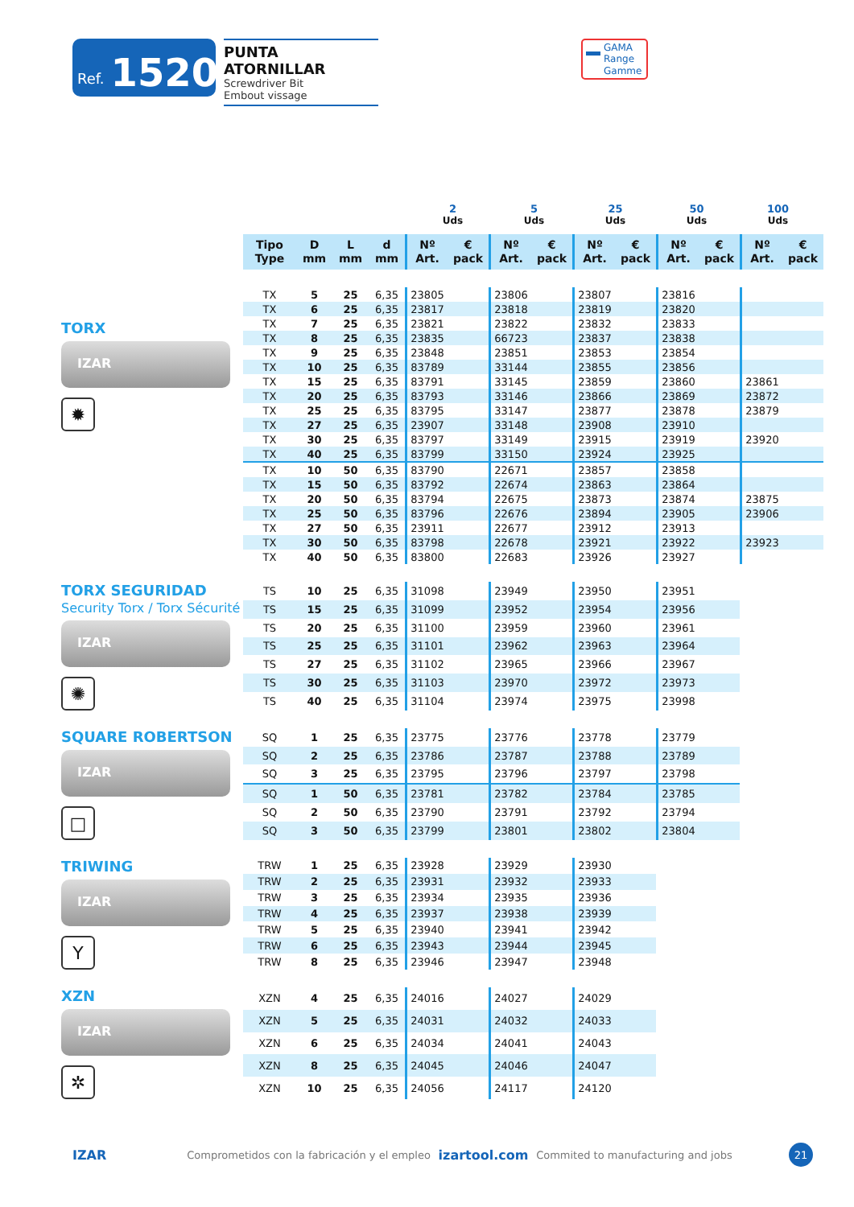Ref. 1520
PUNTA ATORNILLAR
Screwdriver Bit
Embout vissage
GAMA
Range
Gamme
2
Uds
5
Uds
25
Uds
50
Uds
100
Uds
| Tipo Type | D mm | L mm | d mm | Nº Art. | € pack | Nº Art. | € pack | Nº Art. | € pack | Nº Art. | € pack | Nº Art. | € pack |
| --- | --- | --- | --- | --- | --- | --- | --- | --- | --- | --- | --- | --- | --- |
TORX
IZAR
✹
| TX | 5 | 25 | 6,35 | 23805 | | 23806 | | 23807 | | 23816 | | | |
| TX | 6 | 25 | 6,35 | 23817 | | 23818 | | 23819 | | 23820 | | | |
| TX | 7 | 25 | 6,35 | 23821 | | 23822 | | 23832 | | 23833 | | | |
| TX | 8 | 25 | 6,35 | 23835 | | 66723 | | 23837 | | 23838 | | | |
| TX | 9 | 25 | 6,35 | 23848 | | 23851 | | 23853 | | 23854 | | | |
| TX | 10 | 25 | 6,35 | 83789 | | 33144 | | 23855 | | 23856 | | | |
| TX | 15 | 25 | 6,35 | 83791 | | 33145 | | 23859 | | 23860 | | 23861 | |
| TX | 20 | 25 | 6,35 | 83793 | | 33146 | | 23866 | | 23869 | | 23872 | |
| TX | 25 | 25 | 6,35 | 83795 | | 33147 | | 23877 | | 23878 | | 23879 | |
| TX | 27 | 25 | 6,35 | 23907 | | 33148 | | 23908 | | 23910 | | | |
| TX | 30 | 25 | 6,35 | 83797 | | 33149 | | 23915 | | 23919 | | 23920 | |
| TX | 40 | 25 | 6,35 | 83799 | | 33150 | | 23924 | | 23925 | | | |
| TX | 10 | 50 | 6,35 | 83790 | | 22671 | | 23857 | | 23858 | | | |
| TX | 15 | 50 | 6,35 | 83792 | | 22674 | | 23863 | | 23864 | | | |
| TX | 20 | 50 | 6,35 | 83794 | | 22675 | | 23873 | | 23874 | | 23875 | |
| TX | 25 | 50 | 6,35 | 83796 | | 22676 | | 23894 | | 23905 | | 23906 | |
| TX | 27 | 50 | 6,35 | 23911 | | 22677 | | 23912 | | 23913 | | | |
| TX | 30 | 50 | 6,35 | 83798 | | 22678 | | 23921 | | 23922 | | 23923 | |
| TX | 40 | 50 | 6,35 | 83800 | | 22683 | | 23926 | | 23927 | | | |
TORX SEGURIDAD
Security Torx / Torx Sécurité
IZAR
✺
| TS | 10 | 25 | 6,35 | 31098 | | 23949 | | 23950 | | 23951 | |
| TS | 15 | 25 | 6,35 | 31099 | | 23952 | | 23954 | | 23956 | |
| TS | 20 | 25 | 6,35 | 31100 | | 23959 | | 23960 | | 23961 | |
| TS | 25 | 25 | 6,35 | 31101 | | 23962 | | 23963 | | 23964 | |
| TS | 27 | 25 | 6,35 | 31102 | | 23965 | | 23966 | | 23967 | |
| TS | 30 | 25 | 6,35 | 31103 | | 23970 | | 23972 | | 23973 | |
| TS | 40 | 25 | 6,35 | 31104 | | 23974 | | 23975 | | 23998 | |
SQUARE ROBERTSON
IZAR
□
| SQ | 1 | 25 | 6,35 | 23775 | | 23776 | | 23778 | | 23779 | |
| SQ | 2 | 25 | 6,35 | 23786 | | 23787 | | 23788 | | 23789 | |
| SQ | 3 | 25 | 6,35 | 23795 | | 23796 | | 23797 | | 23798 | |
| SQ | 1 | 50 | 6,35 | 23781 | | 23782 | | 23784 | | 23785 | |
| SQ | 2 | 50 | 6,35 | 23790 | | 23791 | | 23792 | | 23794 | |
| SQ | 3 | 50 | 6,35 | 23799 | | 23801 | | 23802 | | 23804 | |
TRIWING
IZAR
Y
| TRW | 1 | 25 | 6,35 | 23928 | | 23929 | | 23930 | |
| TRW | 2 | 25 | 6,35 | 23931 | | 23932 | | 23933 | |
| TRW | 3 | 25 | 6,35 | 23934 | | 23935 | | 23936 | |
| TRW | 4 | 25 | 6,35 | 23937 | | 23938 | | 23939 | |
| TRW | 5 | 25 | 6,35 | 23940 | | 23941 | | 23942 | |
| TRW | 6 | 25 | 6,35 | 23943 | | 23944 | | 23945 | |
| TRW | 8 | 25 | 6,35 | 23946 | | 23947 | | 23948 | |
XZN
IZAR
✲
| XZN | 4 | 25 | 6,35 | 24016 | | 24027 | | 24029 | |
| XZN | 5 | 25 | 6,35 | 24031 | | 24032 | | 24033 | |
| XZN | 6 | 25 | 6,35 | 24034 | | 24041 | | 24043 | |
| XZN | 8 | 25 | 6,35 | 24045 | | 24046 | | 24047 | |
| XZN | 10 | 25 | 6,35 | 24056 | | 24117 | | 24120 | |
IZAR Comprometidos con la fabricación y el empleo izartool.com Commited to manufacturing and jobs
21